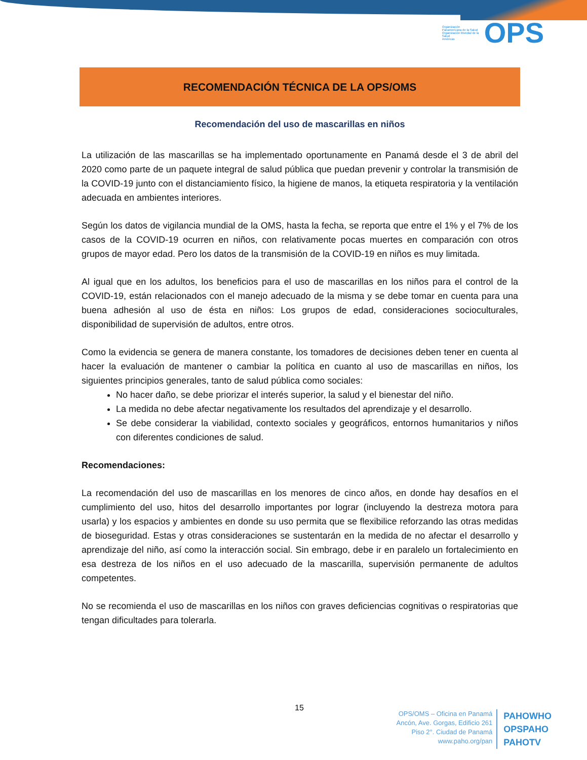Organización Panamericana de la Salud
Organización Mundial de la Salud
Américas
OPS
RECOMENDACIÓN TÉCNICA DE LA OPS/OMS
Recomendación del uso de mascarillas en niños
La utilización de las mascarillas se ha implementado oportunamente en Panamá desde el 3 de abril del 2020 como parte de un paquete integral de salud pública que puedan prevenir y controlar la transmisión de la COVID-19 junto con el distanciamiento físico, la higiene de manos, la etiqueta respiratoria y la ventilación adecuada en ambientes interiores.
Según los datos de vigilancia mundial de la OMS, hasta la fecha, se reporta que entre el 1% y el 7% de los casos de la COVID-19 ocurren en niños, con relativamente pocas muertes en comparación con otros grupos de mayor edad. Pero los datos de la transmisión de la COVID-19 en niños es muy limitada.
Al igual que en los adultos, los beneficios para el uso de mascarillas en los niños para el control de la COVID-19, están relacionados con el manejo adecuado de la misma y se debe tomar en cuenta para una buena adhesión al uso de ésta en niños: Los grupos de edad, consideraciones socioculturales, disponibilidad de supervisión de adultos, entre otros.
Como la evidencia se genera de manera constante, los tomadores de decisiones deben tener en cuenta al hacer la evaluación de mantener o cambiar la política en cuanto al uso de mascarillas en niños, los siguientes principios generales, tanto de salud pública como sociales:
No hacer daño, se debe priorizar el interés superior, la salud y el bienestar del niño.
La medida no debe afectar negativamente los resultados del aprendizaje y el desarrollo.
Se debe considerar la viabilidad, contexto sociales y geográficos, entornos humanitarios y niños con diferentes condiciones de salud.
Recomendaciones:
La recomendación del uso de mascarillas en los menores de cinco años, en donde hay desafíos en el cumplimiento del uso, hitos del desarrollo importantes por lograr (incluyendo la destreza motora para usarla) y los espacios y ambientes en donde su uso permita que se flexibilice reforzando las otras medidas de bioseguridad. Estas y otras consideraciones se sustentarán en la medida de no afectar el desarrollo y aprendizaje del niño, así como la interacción social. Sin embrago, debe ir en paralelo un fortalecimiento en esa destreza de los niños en el uso adecuado de la mascarilla, supervisión permanente de adultos competentes.
No se recomienda el uso de mascarillas en los niños con graves deficiencias cognitivas o respiratorias que tengan dificultades para tolerarla.
15
OPS/OMS – Oficina en Panamá
Ancón, Ave. Gorgas, Edificio 261
Piso 2°. Ciudad de Panamá
www.paho.org/pan
PAHOWHO
OPSPAHO
PAHOTV